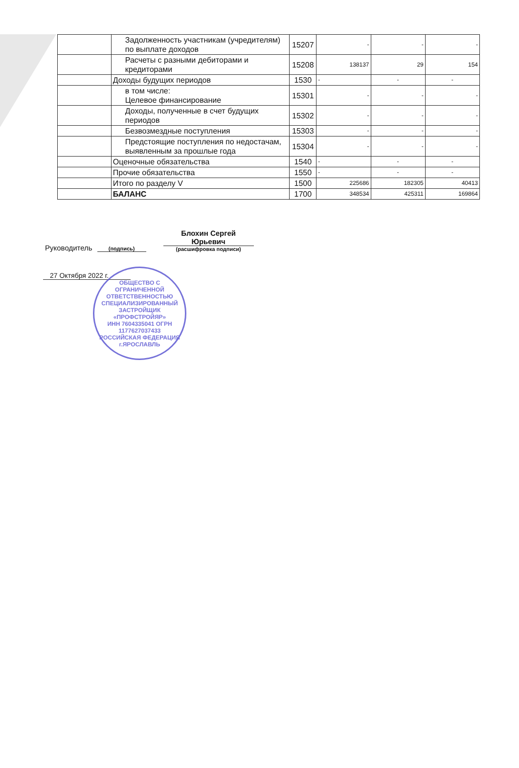| | Задолженность участникам (учредителям) по выплате доходов | 15207 | - | - | - |
| | Расчеты с разными дебиторами и кредиторами | 15208 | 138137 | 29 | 154 |
| | Доходы будущих периодов | 1530 | - | - | - |
| | в том числе: Целевое финансирование | 15301 | - | - | - |
| | Доходы, полученные в счет будущих периодов | 15302 | - | - | - |
| | Безвозмездные поступления | 15303 | - | - | - |
| | Предстоящие поступления по недостачам, выявленным за прошлые года | 15304 | - | - | - |
| | Оценочные обязательства | 1540 | - | - | - |
| | Прочие обязательства | 1550 | - | - | - |
| | Итого по разделу V | 1500 | 225686 | 182305 | 40413 |
| | БАЛАНС | 1700 | 348534 | 425311 | 169864 |
Руководитель
(подпись)
Блохин Сергей Юрьевич
(расшифровка подписи)
27 Октября 2022 г.
ОБЩЕСТВО С ОГРАНИЧЕННОЙ ОТВЕТСТВЕННОСТЬЮ
СПЕЦИАЛИЗИРОВАННЫЙ ЗАСТРОЙЩИК
«ПРОФСТРОЙЯР»
ИНН 7604335041 ОГРН 1177627037433
РОССИЙСКАЯ ФЕДЕРАЦИЯ г.ЯРОСЛАВЛЬ